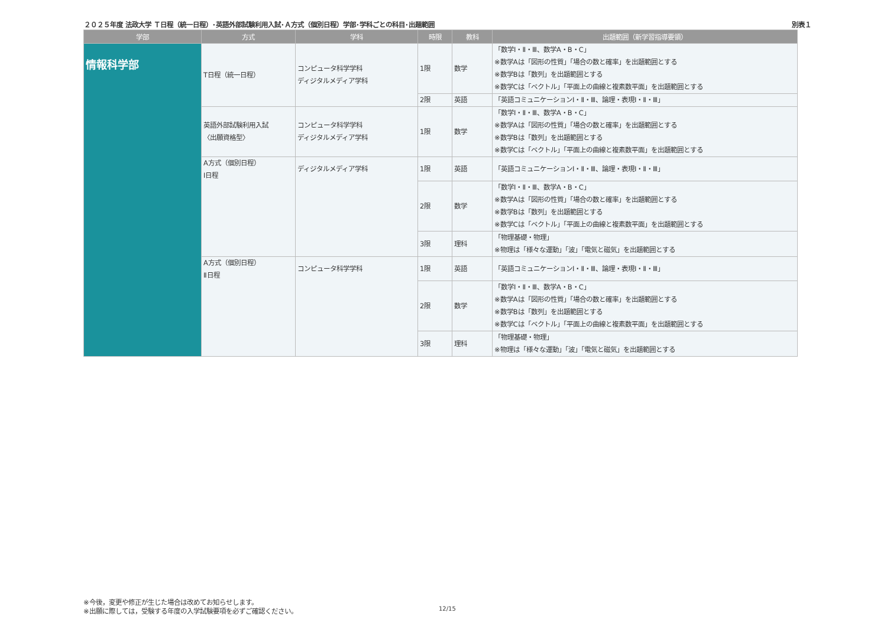２０２５年度 法政大学 Ｔ日程（統一日程）･英語外部試験利用入試･Ａ方式（個別日程）学部･学科ごとの科目･出題範囲 別表１
| 学部 | 方式 | 学科 | 時限 | 教科 | 出題範囲（新学習指導要領） |
| --- | --- | --- | --- | --- | --- |
| 情報科学部 | T日程（統一日程） | コンピュータ科学学科 ディジタルメディア学科 | 1限 | 数学 | 「数学Ⅰ・Ⅱ・Ⅲ、数学A・B・C」 ※数学Aは「図形の性質」「場合の数と確率」を出題範囲とする ※数学Bは「数列」を出題範囲とする ※数学Cは「ベクトル」「平面上の曲線と複素数平面」を出題範囲とする |
| | | | 2限 | 英語 | 「英語コミュニケーションⅠ・Ⅱ・Ⅲ、論理・表現Ⅰ・Ⅱ・Ⅲ」 |
| | 英語外部試験利用入試 〈出願資格型〉 | コンピュータ科学学科 ディジタルメディア学科 | 1限 | 数学 | 「数学Ⅰ・Ⅱ・Ⅲ、数学A・B・C」 ※数学Aは「図形の性質」「場合の数と確率」を出題範囲とする ※数学Bは「数列」を出題範囲とする ※数学Cは「ベクトル」「平面上の曲線と複素数平面」を出題範囲とする |
| | A方式（個別日程） Ⅰ日程 | ディジタルメディア学科 | 1限 | 英語 | 「英語コミュニケーションⅠ・Ⅱ・Ⅲ、論理・表現Ⅰ・Ⅱ・Ⅲ」 |
| | | | 2限 | 数学 | 「数学Ⅰ・Ⅱ・Ⅲ、数学A・B・C」 ※数学Aは「図形の性質」「場合の数と確率」を出題範囲とする ※数学Bは「数列」を出題範囲とする ※数学Cは「ベクトル」「平面上の曲線と複素数平面」を出題範囲とする |
| | | | 3限 | 理科 | 「物理基礎・物理」 ※物理は「様々な運動」「波」「電気と磁気」を出題範囲とする |
| | A方式（個別日程） Ⅱ日程 | コンピュータ科学学科 | 1限 | 英語 | 「英語コミュニケーションⅠ・Ⅱ・Ⅲ、論理・表現Ⅰ・Ⅱ・Ⅲ」 |
| | | | 2限 | 数学 | 「数学Ⅰ・Ⅱ・Ⅲ、数学A・B・C」 ※数学Aは「図形の性質」「場合の数と確率」を出題範囲とする ※数学Bは「数列」を出題範囲とする ※数学Cは「ベクトル」「平面上の曲線と複素数平面」を出題範囲とする |
| | | | 3限 | 理科 | 「物理基礎・物理」 ※物理は「様々な運動」「波」「電気と磁気」を出題範囲とする |
※今後，変更や修正が生じた場合は改めてお知らせします。
※出願に際しては，受験する年度の入学試験要項を必ずご確認ください。
12/15